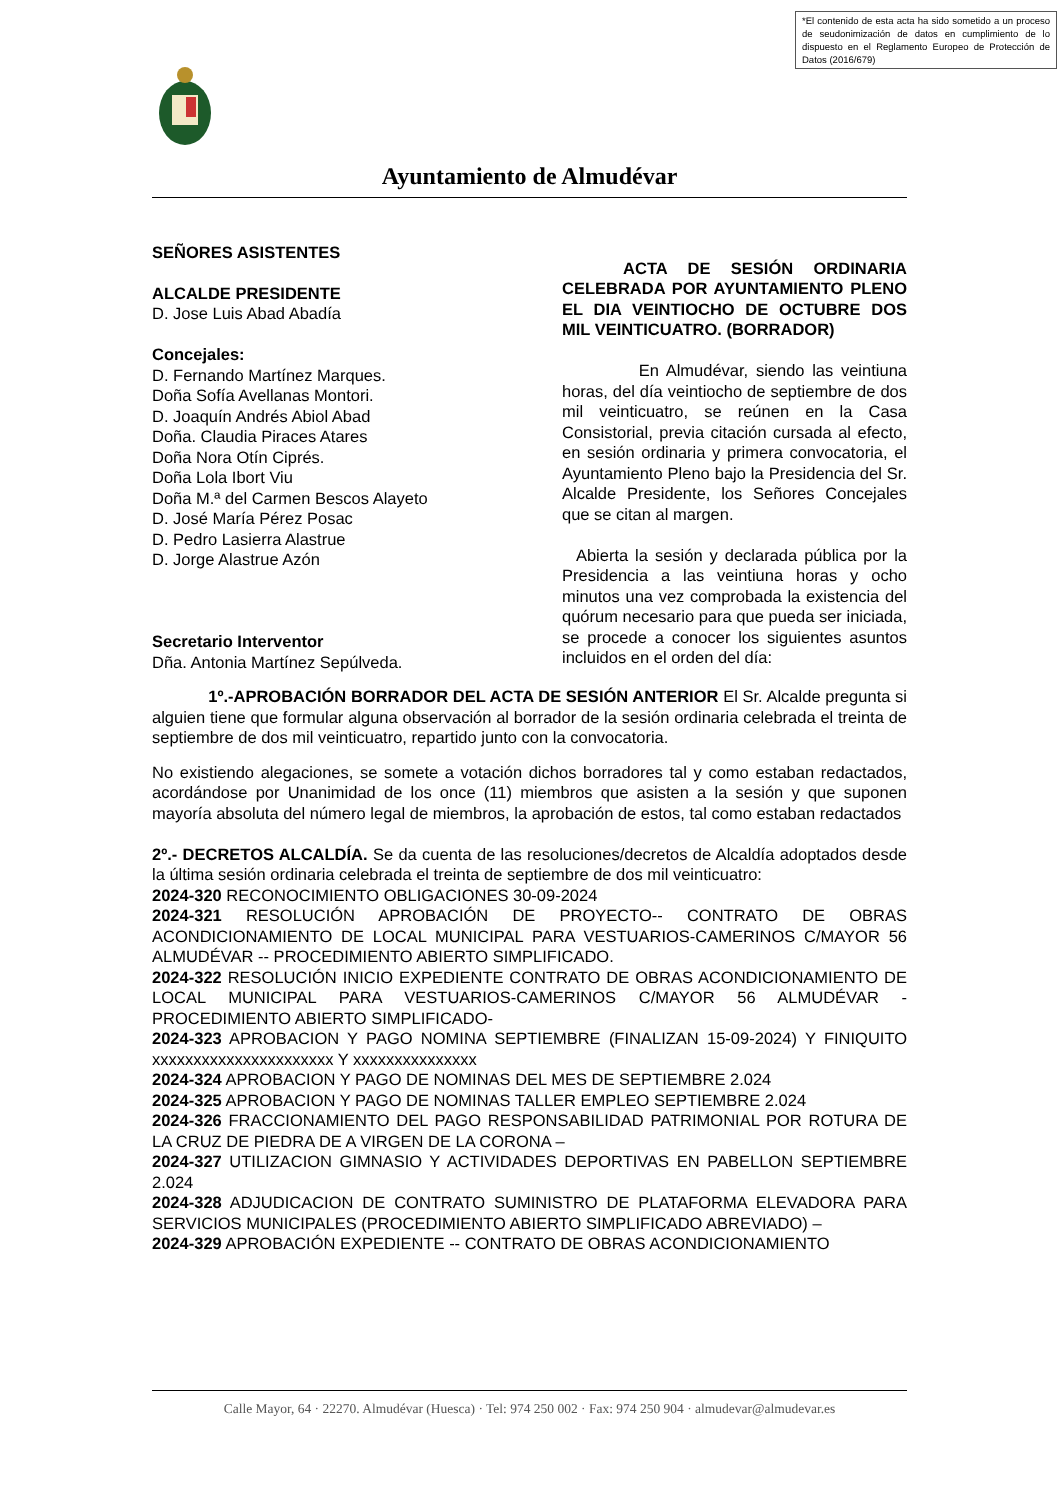*El contenido de esta acta ha sido sometido a un proceso de seudonimización de datos en cumplimiento de lo dispuesto en el Reglamento Europeo de Protección de Datos (2016/679)
Ayuntamiento de Almudévar
SEÑORES ASISTENTES
ALCALDE PRESIDENTE
D. Jose Luis Abad Abadía
Concejales:
D. Fernando Martínez Marques.
Doña Sofía Avellanas Montori.
D. Joaquín Andrés Abiol Abad
Doña. Claudia Piraces Atares
Doña Nora Otín Ciprés.
Doña Lola Ibort Viu
Doña M.ª del Carmen Bescos Alayeto
D. José María Pérez Posac
D. Pedro Lasierra Alastrue
D. Jorge Alastrue Azón
Secretario Interventor
Dña. Antonia Martínez Sepúlveda.
ACTA DE SESIÓN ORDINARIA CELEBRADA POR AYUNTAMIENTO PLENO EL DIA VEINTIOCHO DE OCTUBRE DOS MIL VEINTICUATRO. (BORRADOR)
En Almudévar, siendo las veintiuna horas, del día veintiocho de septiembre de dos mil veinticuatro, se reúnen en la Casa Consistorial, previa citación cursada al efecto, en sesión ordinaria y primera convocatoria, el Ayuntamiento Pleno bajo la Presidencia del Sr. Alcalde Presidente, los Señores Concejales que se citan al margen.
Abierta la sesión y declarada pública por la Presidencia a las veintiuna horas y ocho minutos una vez comprobada la existencia del quórum necesario para que pueda ser iniciada, se procede a conocer los siguientes asuntos incluidos en el orden del día:
1º.-APROBACIÓN BORRADOR DEL ACTA DE SESIÓN ANTERIOR El Sr. Alcalde pregunta si alguien tiene que formular alguna observación al borrador de la sesión ordinaria celebrada el treinta de septiembre de dos mil veinticuatro, repartido junto con la convocatoria.
No existiendo alegaciones, se somete a votación dichos borradores tal y como estaban redactados, acordándose por Unanimidad de los once (11) miembros que asisten a la sesión y que suponen mayoría absoluta del número legal de miembros, la aprobación de estos, tal como estaban redactados
2º.- DECRETOS ALCALDÍA. Se da cuenta de las resoluciones/decretos de Alcaldía adoptados desde la última sesión ordinaria celebrada el treinta de septiembre de dos mil veinticuatro:
2024-320 RECONOCIMIENTO OBLIGACIONES 30-09-2024
2024-321 RESOLUCIÓN APROBACIÓN DE PROYECTO-- CONTRATO DE OBRAS ACONDICIONAMIENTO DE LOCAL MUNICIPAL PARA VESTUARIOS-CAMERINOS C/MAYOR 56 ALMUDÉVAR -- PROCEDIMIENTO ABIERTO SIMPLIFICADO.
2024-322 RESOLUCIÓN INICIO EXPEDIENTE CONTRATO DE OBRAS ACONDICIONAMIENTO DE LOCAL MUNICIPAL PARA VESTUARIOS-CAMERINOS C/MAYOR 56 ALMUDÉVAR - PROCEDIMIENTO ABIERTO SIMPLIFICADO-
2024-323 APROBACION Y PAGO NOMINA SEPTIEMBRE (FINALIZAN 15-09-2024) Y FINIQUITO xxxxxxxxxxxxxxxxxxxxxx Y xxxxxxxxxxxxxxx
2024-324 APROBACION Y PAGO DE NOMINAS DEL MES DE SEPTIEMBRE 2.024
2024-325 APROBACION Y PAGO DE NOMINAS TALLER EMPLEO SEPTIEMBRE 2.024
2024-326 FRACCIONAMIENTO DEL PAGO RESPONSABILIDAD PATRIMONIAL POR ROTURA DE LA CRUZ DE PIEDRA DE A VIRGEN DE LA CORONA –
2024-327 UTILIZACION GIMNASIO Y ACTIVIDADES DEPORTIVAS EN PABELLON SEPTIEMBRE 2.024
2024-328 ADJUDICACION DE CONTRATO SUMINISTRO DE PLATAFORMA ELEVADORA PARA SERVICIOS MUNICIPALES (PROCEDIMIENTO ABIERTO SIMPLIFICADO ABREVIADO) –
2024-329 APROBACIÓN EXPEDIENTE -- CONTRATO DE OBRAS ACONDICIONAMIENTO
Calle Mayor, 64 · 22270. Almudévar (Huesca) · Tel: 974 250 002 · Fax: 974 250 904 · almudevar@almudevar.es